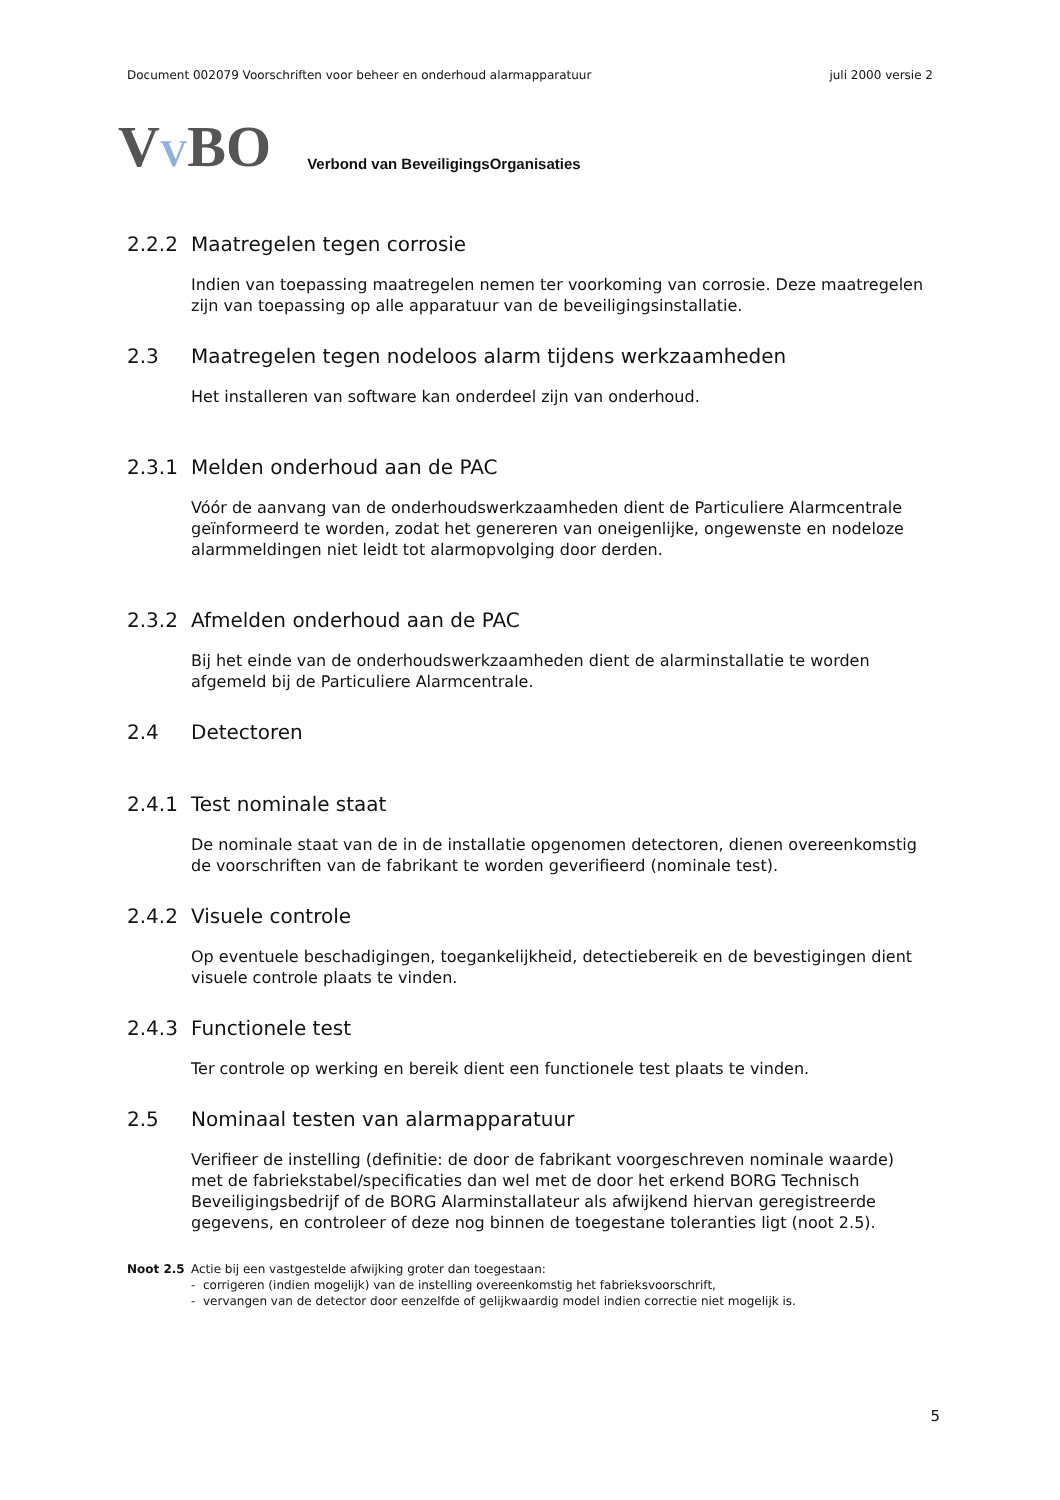Document 002079 Voorschriften voor beheer en onderhoud alarmapparatuur juli 2000 versie 2
VVBO Verbond van BeveiligingsOrganisaties
2.2.2 Maatregelen tegen corrosie
Indien van toepassing maatregelen nemen ter voorkoming van corrosie. Deze maatregelen zijn van toepassing op alle apparatuur van de beveiligingsinstallatie.
2.3 Maatregelen tegen nodeloos alarm tijdens werkzaamheden
Het installeren van software kan onderdeel zijn van onderhoud.
2.3.1 Melden onderhoud aan de PAC
Vóór de aanvang van de onderhoudswerkzaamheden dient de Particuliere Alarmcentrale geïnformeerd te worden, zodat het genereren van oneigenlijke, ongewenste en nodeloze alarmmeldingen niet leidt tot alarmopvolging door derden.
2.3.2 Afmelden onderhoud aan de PAC
Bij het einde van de onderhoudswerkzaamheden dient de alarminstallatie te worden afgemeld bij de Particuliere Alarmcentrale.
2.4 Detectoren
2.4.1 Test nominale staat
De nominale staat van de in de installatie opgenomen detectoren, dienen overeenkomstig de voorschriften van de fabrikant te worden geverifieerd (nominale test).
2.4.2 Visuele controle
Op eventuele beschadigingen, toegankelijkheid, detectiebereik en de bevestigingen dient visuele controle plaats te vinden.
2.4.3 Functionele test
Ter controle op werking en bereik dient een functionele test plaats te vinden.
2.5 Nominaal testen van alarmapparatuur
Verifieer de instelling (definitie: de door de fabrikant voorgeschreven nominale waarde) met de fabriekstabel/specificaties dan wel met de door het erkend BORG Technisch Beveiligingsbedrijf of de BORG Alarminstallateur als afwijkend hiervan geregistreerde gegevens, en controleer of deze nog binnen de toegestane toleranties ligt (noot 2.5).
Noot 2.5 Actie bij een vastgestelde afwijking groter dan toegestaan:
- corrigeren (indien mogelijk) van de instelling overeenkomstig het fabrieksvoorschrift,
- vervangen van de detector door eenzelfde of gelijkwaardig model indien correctie niet mogelijk is.
5